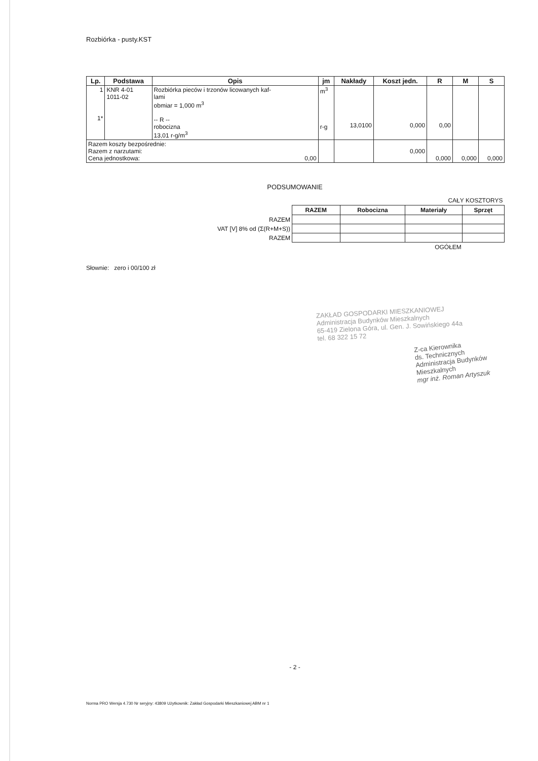Rozbiórka - pusty.KST
| Lp. | Podstawa | Opis | jm | Nakłady | Koszt jedn. | R | M | S |
| --- | --- | --- | --- | --- | --- | --- | --- | --- |
| 1 1* | KNR 4-01 1011-02 | Rozbiórka pieców i trzonów licowanych kaf- lami obmiar = 1,000 m<sup>3</sup> -- R -- robocizna 13,01 r-g/m<sup>3</sup> | m<sup>3</sup> r-g | 13,0100 | 0,000 | 0,00 | | |
| Razem koszty bezpośrednie: Razem z narzutami: Cena jednostkowa: 0,00 | | | | | 0,000 | 0,000 | 0,000 | 0,000 |
PODSUMOWANIE
| | CAŁY KOSZTORYS | | | |
| | RAZEM | Robocizna | Materiały | Sprzęt |
| RAZEM | | | | |
| VAT [V] 8% od (Σ(R+M+S)) | | | | |
| RAZEM | | | | |
| | OGÓŁEM | | | |
Słownie: zero i 00/100 zł
ZAKŁAD GOSPODARKI MIESZKANIOWEJ
Administracja Budynków Mieszkalnych
65-419 Zielona Góra, ul. Gen. J. Sowińskiego 44a
tel. 68 322 15 72
Z-ca Kierownika
ds. Technicznych
Administracja Budynków Mieszkalnych
mgr inż. Roman Artyszuk
- 2 -
Norma PRO Wersja 4.730 Nr seryjny: 43809 Użytkownik: Zakład Gospodarki Mieszkaniowej ABM nr 1